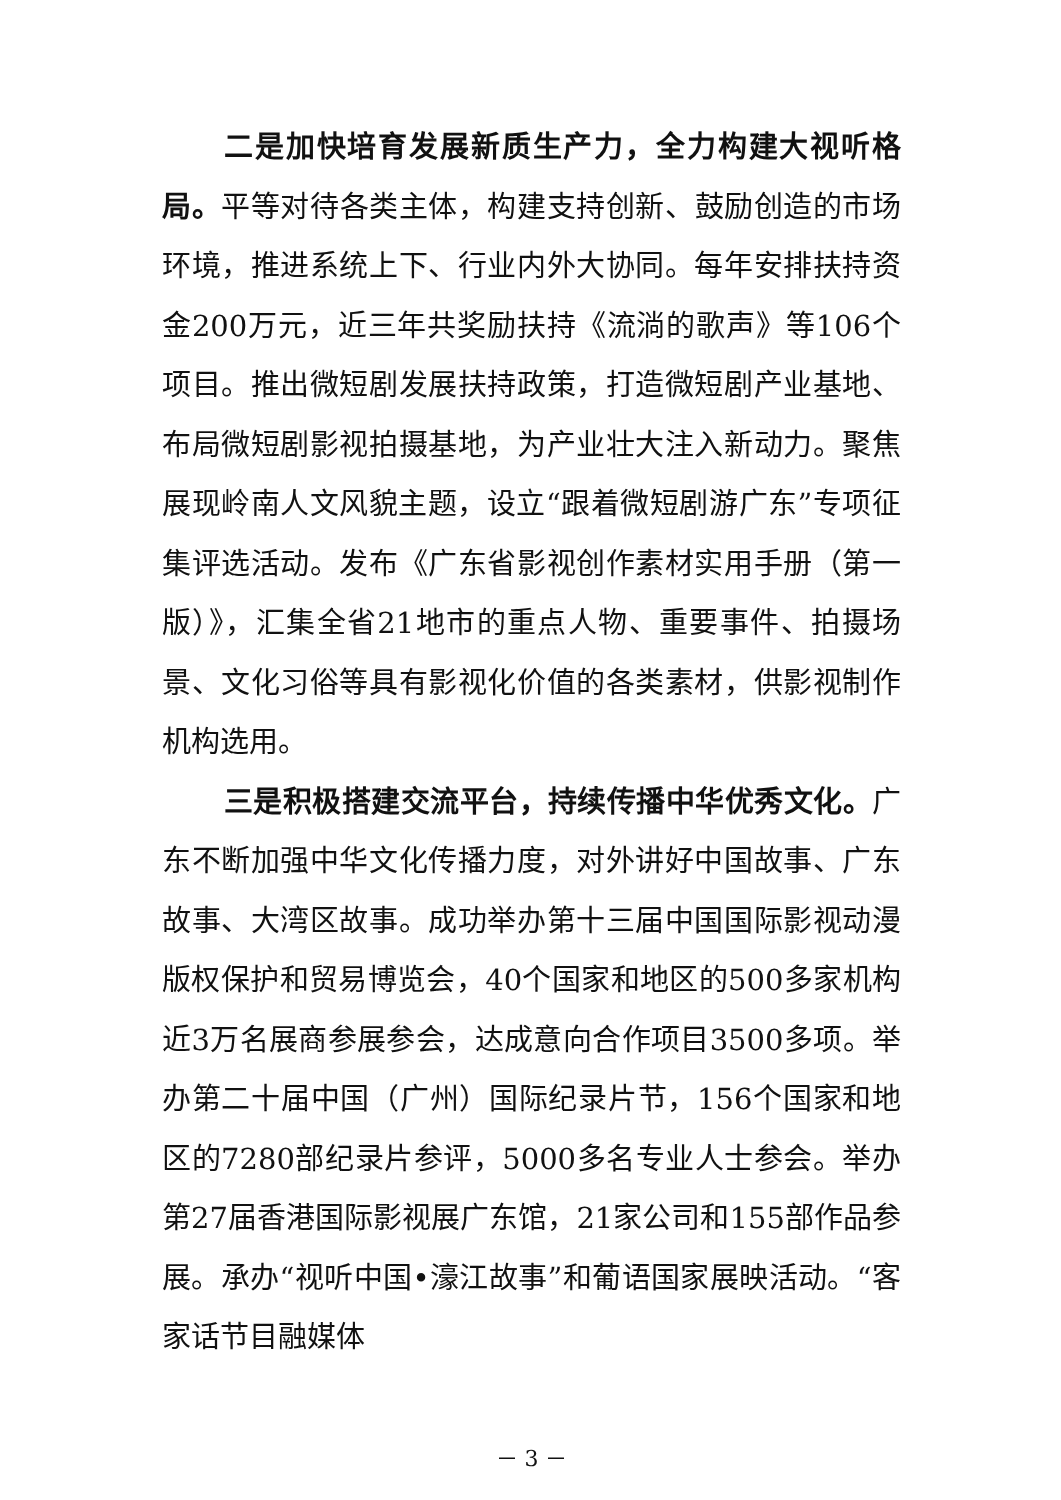二是加快培育发展新质生产力，全力构建大视听格局。平等对待各类主体，构建支持创新、鼓励创造的市场环境，推进系统上下、行业内外大协同。每年安排扶持资金200万元，近三年共奖励扶持《流淌的歌声》等106个项目。推出微短剧发展扶持政策，打造微短剧产业基地、布局微短剧影视拍摄基地，为产业壮大注入新动力。聚焦展现岭南人文风貌主题，设立“跟着微短剧游广东”专项征集评选活动。发布《广东省影视创作素材实用手册（第一版）》，汇集全省21地市的重点人物、重要事件、拍摄场景、文化习俗等具有影视化价值的各类素材，供影视制作机构选用。
三是积极搭建交流平台，持续传播中华优秀文化。广东不断加强中华文化传播力度，对外讲好中国故事、广东故事、大湾区故事。成功举办第十三届中国国际影视动漫版权保护和贸易博览会，40个国家和地区的500多家机构近3万名展商参展参会，达成意向合作项目3500多项。举办第二十届中国（广州）国际纪录片节，156个国家和地区的7280部纪录片参评，5000多名专业人士参会。举办第27届香港国际影视展广东馆，21家公司和155部作品参展。承办“视听中国•濠江故事”和葡语国家展映活动。“客家话节目融媒体
－ 3 －